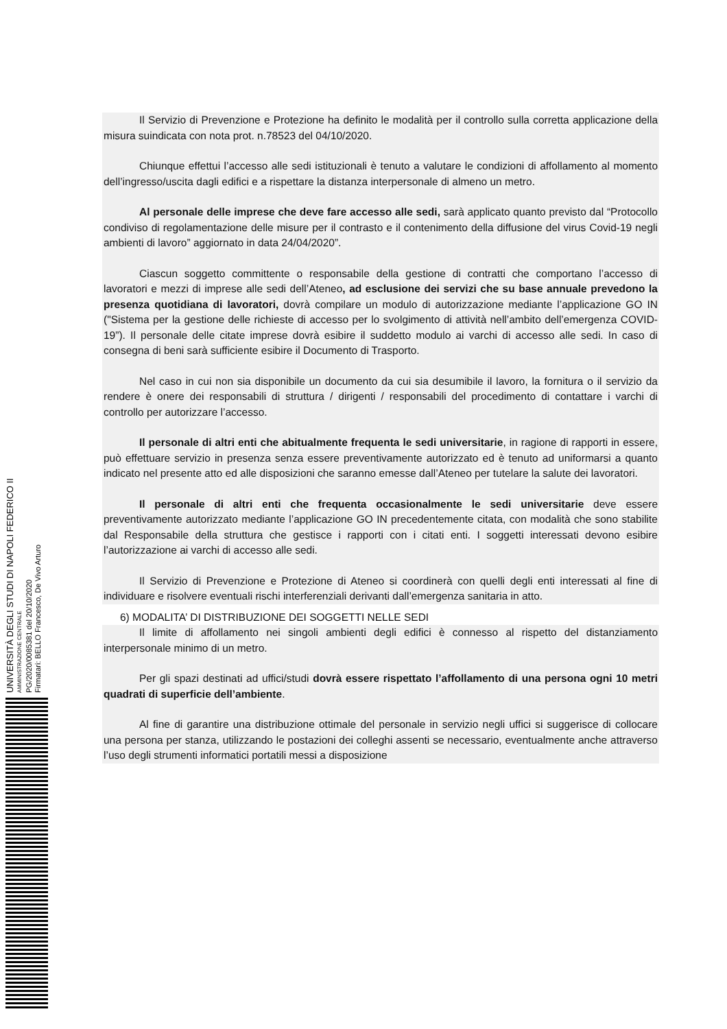Il Servizio di Prevenzione e Protezione ha definito le modalità per il controllo sulla corretta applicazione della misura suindicata con nota prot. n.78523 del 04/10/2020.
Chiunque effettui l’accesso alle sedi istituzionali è tenuto a valutare le condizioni di affollamento al momento dell’ingresso/uscita dagli edifici e a rispettare la distanza interpersonale di almeno un metro.
Al personale delle imprese che deve fare accesso alle sedi, sarà applicato quanto previsto dal “Protocollo condiviso di regolamentazione delle misure per il contrasto e il contenimento della diffusione del virus Covid-19 negli ambienti di lavoro” aggiornato in data 24/04/2020”.
Ciascun soggetto committente o responsabile della gestione di contratti che comportano l’accesso di lavoratori e mezzi di imprese alle sedi dell’Ateneo, ad esclusione dei servizi che su base annuale prevedono la presenza quotidiana di lavoratori, dovrà compilare un modulo di autorizzazione mediante l’applicazione GO IN ("Sistema per la gestione delle richieste di accesso per lo svolgimento di attività nell’ambito dell’emergenza COVID-19”). Il personale delle citate imprese dovrà esibire il suddetto modulo ai varchi di accesso alle sedi. In caso di consegna di beni sarà sufficiente esibire il Documento di Trasporto.
Nel caso in cui non sia disponibile un documento da cui sia desumibile il lavoro, la fornitura o il servizio da rendere è onere dei responsabili di struttura / dirigenti / responsabili del procedimento di contattare i varchi di controllo per autorizzare l’accesso.
Il personale di altri enti che abitualmente frequenta le sedi universitarie, in ragione di rapporti in essere, può effettuare servizio in presenza senza essere preventivamente autorizzato ed è tenuto ad uniformarsi a quanto indicato nel presente atto ed alle disposizioni che saranno emesse dall’Ateneo per tutelare la salute dei lavoratori.
Il personale di altri enti che frequenta occasionalmente le sedi universitarie deve essere preventivamente autorizzato mediante l’applicazione GO IN precedentemente citata, con modalità che sono stabilite dal Responsabile della struttura che gestisce i rapporti con i citati enti. I soggetti interessati devono esibire l’autorizzazione ai varchi di accesso alle sedi.
Il Servizio di Prevenzione e Protezione di Ateneo si coordinerà con quelli degli enti interessati al fine di individuare e risolvere eventuali rischi interferenziali derivanti dall’emergenza sanitaria in atto.
6) MODALITA’ DI DISTRIBUZIONE DEI SOGGETTI NELLE SEDI
Il limite di affollamento nei singoli ambienti degli edifici è connesso al rispetto del distanziamento interpersonale minimo di un metro.
Per gli spazi destinati ad uffici/studi dovrà essere rispettato l’affollamento di una persona ogni 10 metri quadrati di superficie dell’ambiente.
Al fine di garantire una distribuzione ottimale del personale in servizio negli uffici si suggerisce di collocare una persona per stanza, utilizzando le postazioni dei colleghi assenti se necessario, eventualmente anche attraverso l’uso degli strumenti informatici portatili messi a disposizione
UNIVERSITÀ DEGLI STUDI DI NAPOLI FEDERICO II
AMMINISTRAZIONE CENTRALE
PG/2020/0085381 del 20/10/2020
Firmatari: BELLO Francesco, De Vivo Arturo